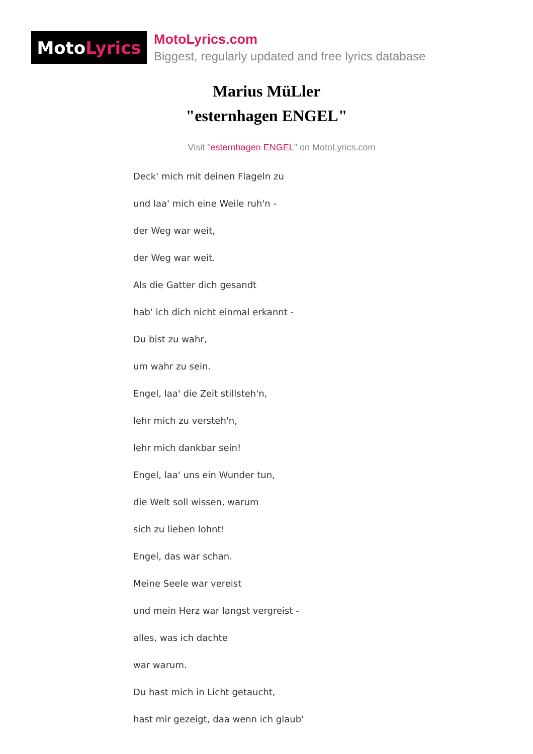Moto Lyrics
MotoLyrics.com
Biggest, regularly updated and free lyrics database
Marius MüLler
"esternhagen ENGEL"
Visit "esternhagen ENGEL" on MotoLyrics.com
Deck' mich mit deinen Flageln zu
und laa' mich eine Weile ruh'n -
der Weg war weit,
der Weg war weit.
Als die Gatter dich gesandt
hab' ich dich nicht einmal erkannt -
Du bist zu wahr,
um wahr zu sein.
Engel, laa' die Zeit stillsteh'n,
lehr mich zu versteh'n,
lehr mich dankbar sein!
Engel, laa' uns ein Wunder tun,
die Welt soll wissen, warum
sich zu lieben lohnt!
Engel, das war schan.
Meine Seele war vereist
und mein Herz war langst vergreist -
alles, was ich dachte
war warum.
Du hast mich in Licht getaucht,
hast mir gezeigt, daa wenn ich glaub'